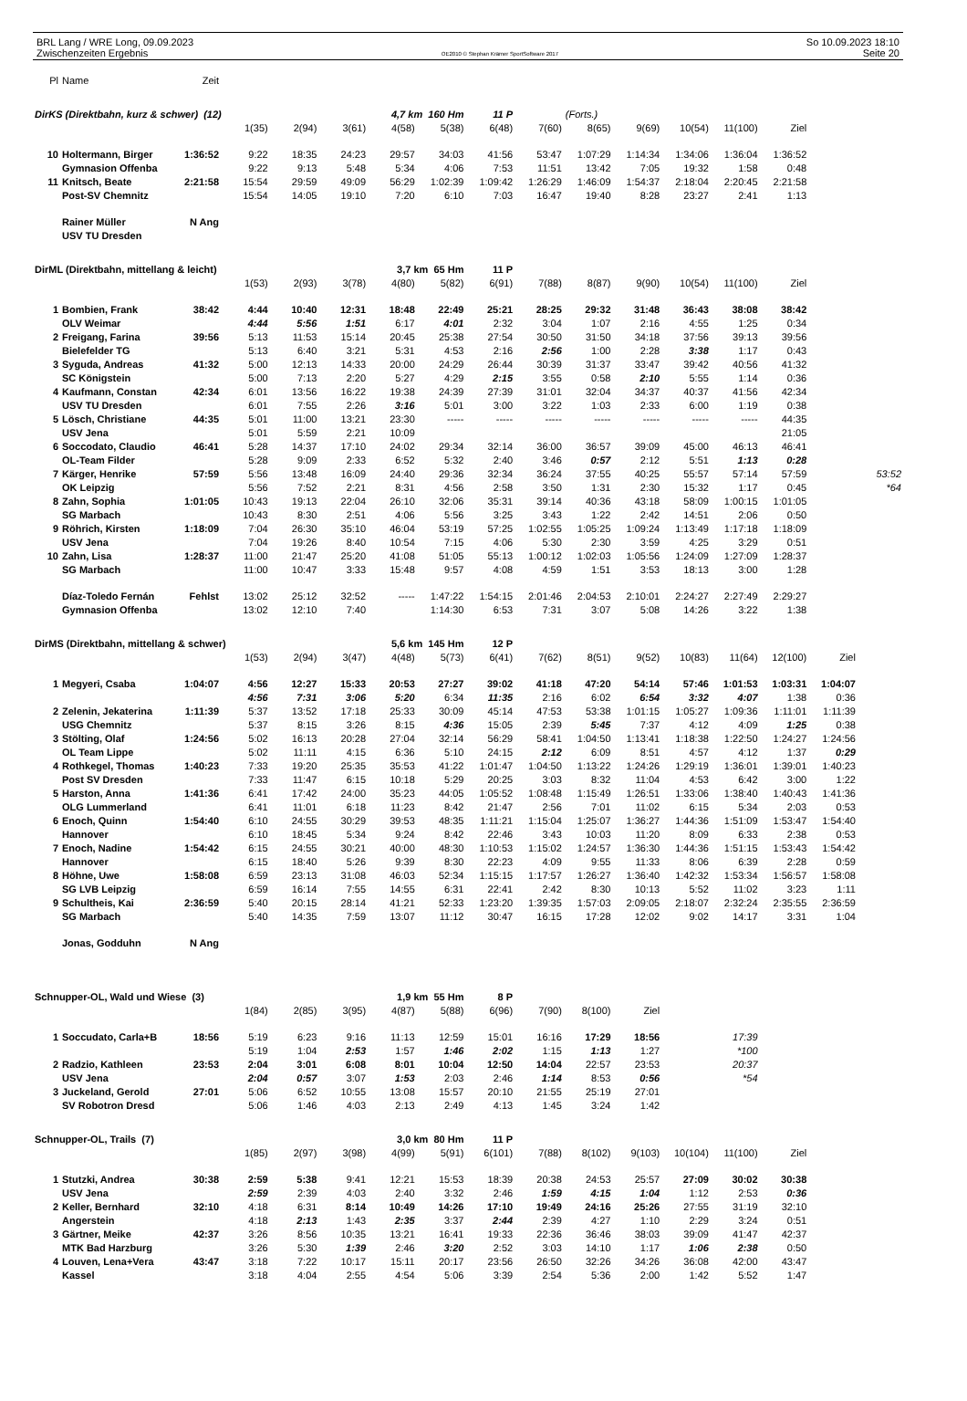BRL Lang / WRE Long, 09.09.2023
Zwischenzeiten Ergebnis
OE2010 © Stephan Krämer SportSoftware 2017
So 10.09.2023 18:10
Seite 20
| Pl | Name | Zeit | | | | | | | | | | | | | | |
| DirKS (Direktbahn, kurz & schwer) (12) | | | | | | 4,7 km 160 Hm | | 11 P | | (Forts.) | | | | | | |
| | | | 1(35) | 2(94) | 3(61) | 4(58) | 5(38) | 6(48) | 7(60) | 8(65) | 9(69) | 10(54) | 11(100) | Ziel | | |
| 10 | Holtermann, Birger | 1:36:52 | 9:22 | 18:35 | 24:23 | 29:57 | 34:03 | 41:56 | 53:47 | 1:07:29 | 1:14:34 | 1:34:06 | 1:36:04 | 1:36:52 | | |
| | Gymnasion Offenba | | 9:22 | 9:13 | 5:48 | 5:34 | 4:06 | 7:53 | 11:51 | 13:42 | 7:05 | 19:32 | 1:58 | 0:48 | | |
| 11 | Knitsch, Beate | 2:21:58 | 15:54 | 29:59 | 49:09 | 56:29 | 1:02:39 | 1:09:42 | 1:26:29 | 1:46:09 | 1:54:37 | 2:18:04 | 2:20:45 | 2:21:58 | | |
| | Post-SV Chemnitz | | 15:54 | 14:05 | 19:10 | 7:20 | 6:10 | 7:03 | 16:47 | 19:40 | 8:28 | 23:27 | 2:41 | 1:13 | | |
| | Rainer Müller | N Ang | | | | | | | | | | | | | | |
| | USV TU Dresden | | | | | | | | | | | | | | | |
| DirML (Direktbahn, mittellang & leicht) | | | | | | 3,7 km 65 Hm | | 11 P | | | | | | | | |
| | | | 1(53) | 2(93) | 3(78) | 4(80) | 5(82) | 6(91) | 7(88) | 8(87) | 9(90) | 10(54) | 11(100) | Ziel | | |
| 1 | Bombien, Frank | 38:42 | 4:44 | 10:40 | 12:31 | 18:48 | 22:49 | 25:21 | 28:25 | 29:32 | 31:48 | 36:43 | 38:08 | 38:42 | | |
| | OLV Weimar | | 4:44 | 5:56 | 1:51 | 6:17 | 4:01 | 2:32 | 3:04 | 1:07 | 2:16 | 4:55 | 1:25 | 0:34 | | |
| 2 | Freigang, Farina | 39:56 | 5:13 | 11:53 | 15:14 | 20:45 | 25:38 | 27:54 | 30:50 | 31:50 | 34:18 | 37:56 | 39:13 | 39:56 | | |
| | Bielefelder TG | | 5:13 | 6:40 | 3:21 | 5:31 | 4:53 | 2:16 | 2:56 | 1:00 | 2:28 | 3:38 | 1:17 | 0:43 | | |
| 3 | Syguda, Andreas | 41:32 | 5:00 | 12:13 | 14:33 | 20:00 | 24:29 | 26:44 | 30:39 | 31:37 | 33:47 | 39:42 | 40:56 | 41:32 | | |
| | SC Königstein | | 5:00 | 7:13 | 2:20 | 5:27 | 4:29 | 2:15 | 3:55 | 0:58 | 2:10 | 5:55 | 1:14 | 0:36 | | |
| 4 | Kaufmann, Constan | 42:34 | 6:01 | 13:56 | 16:22 | 19:38 | 24:39 | 27:39 | 31:01 | 32:04 | 34:37 | 40:37 | 41:56 | 42:34 | | |
| | USV TU Dresden | | 6:01 | 7:55 | 2:26 | 3:16 | 5:01 | 3:00 | 3:22 | 1:03 | 2:33 | 6:00 | 1:19 | 0:38 | | |
| 5 | Lösch, Christiane | 44:35 | 5:01 | 11:00 | 13:21 | 23:30 | ----- | ----- | ----- | ----- | ----- | ----- | ----- | 44:35 | | |
| | USV Jena | | 5:01 | 5:59 | 2:21 | 10:09 | | | | | | | | 21:05 | | |
| 6 | Soccodato, Claudio | 46:41 | 5:28 | 14:37 | 17:10 | 24:02 | 29:34 | 32:14 | 36:00 | 36:57 | 39:09 | 45:00 | 46:13 | 46:41 | | |
| | OL-Team Filder | | 5:28 | 9:09 | 2:33 | 6:52 | 5:32 | 2:40 | 3:46 | 0:57 | 2:12 | 5:51 | 1:13 | 0:28 | | |
| 7 | Kärger, Henrike | 57:59 | 5:56 | 13:48 | 16:09 | 24:40 | 29:36 | 32:34 | 36:24 | 37:55 | 40:25 | 55:57 | 57:14 | 57:59 | | 53:52 |
| | OK Leipzig | | 5:56 | 7:52 | 2:21 | 8:31 | 4:56 | 2:58 | 3:50 | 1:31 | 2:30 | 15:32 | 1:17 | 0:45 | | *64 |
| 8 | Zahn, Sophia | 1:01:05 | 10:43 | 19:13 | 22:04 | 26:10 | 32:06 | 35:31 | 39:14 | 40:36 | 43:18 | 58:09 | 1:00:15 | 1:01:05 | | |
| | SG Marbach | | 10:43 | 8:30 | 2:51 | 4:06 | 5:56 | 3:25 | 3:43 | 1:22 | 2:42 | 14:51 | 2:06 | 0:50 | | |
| 9 | Röhrich, Kirsten | 1:18:09 | 7:04 | 26:30 | 35:10 | 46:04 | 53:19 | 57:25 | 1:02:55 | 1:05:25 | 1:09:24 | 1:13:49 | 1:17:18 | 1:18:09 | | |
| | USV Jena | | 7:04 | 19:26 | 8:40 | 10:54 | 7:15 | 4:06 | 5:30 | 2:30 | 3:59 | 4:25 | 3:29 | 0:51 | | |
| 10 | Zahn, Lisa | 1:28:37 | 11:00 | 21:47 | 25:20 | 41:08 | 51:05 | 55:13 | 1:00:12 | 1:02:03 | 1:05:56 | 1:24:09 | 1:27:09 | 1:28:37 | | |
| | SG Marbach | | 11:00 | 10:47 | 3:33 | 15:48 | 9:57 | 4:08 | 4:59 | 1:51 | 3:53 | 18:13 | 3:00 | 1:28 | | |
| | Díaz-Toledo Fernán | Fehlst | 13:02 | 25:12 | 32:52 | ----- | 1:47:22 | 1:54:15 | 2:01:46 | 2:04:53 | 2:10:01 | 2:24:27 | 2:27:49 | 2:29:27 | | |
| | Gymnasion Offenba | | 13:02 | 12:10 | 7:40 | | 1:14:30 | 6:53 | 7:31 | 3:07 | 5:08 | 14:26 | 3:22 | 1:38 | | |
| DirMS (Direktbahn, mittellang & schwer) | | | | | | 5,6 km 145 Hm | | 12 P | | | | | | | | |
| | | | 1(53) | 2(94) | 3(47) | 4(48) | 5(73) | 6(41) | 7(62) | 8(51) | 9(52) | 10(83) | 11(64) | 12(100) | Ziel | |
| 1 | Megyeri, Csaba | 1:04:07 | 4:56 | 12:27 | 15:33 | 20:53 | 27:27 | 39:02 | 41:18 | 47:20 | 54:14 | 57:46 | 1:01:53 | 1:03:31 | 1:04:07 | |
| | | | 4:56 | 7:31 | 3:06 | 5:20 | 6:34 | 11:35 | 2:16 | 6:02 | 6:54 | 3:32 | 4:07 | 1:38 | 0:36 | |
| 2 | Zelenin, Jekaterina | 1:11:39 | 5:37 | 13:52 | 17:18 | 25:33 | 30:09 | 45:14 | 47:53 | 53:38 | 1:01:15 | 1:05:27 | 1:09:36 | 1:11:01 | 1:11:39 | |
| | USG Chemnitz | | 5:37 | 8:15 | 3:26 | 8:15 | 4:36 | 15:05 | 2:39 | 5:45 | 7:37 | 4:12 | 4:09 | 1:25 | 0:38 | |
| 3 | Stölting, Olaf | 1:24:56 | 5:02 | 16:13 | 20:28 | 27:04 | 32:14 | 56:29 | 58:41 | 1:04:50 | 1:13:41 | 1:18:38 | 1:22:50 | 1:24:27 | 1:24:56 | |
| | OL Team Lippe | | 5:02 | 11:11 | 4:15 | 6:36 | 5:10 | 24:15 | 2:12 | 6:09 | 8:51 | 4:57 | 4:12 | 1:37 | 0:29 | |
| 4 | Rothkegel, Thomas | 1:40:23 | 7:33 | 19:20 | 25:35 | 35:53 | 41:22 | 1:01:47 | 1:04:50 | 1:13:22 | 1:24:26 | 1:29:19 | 1:36:01 | 1:39:01 | 1:40:23 | |
| | Post SV Dresden | | 7:33 | 11:47 | 6:15 | 10:18 | 5:29 | 20:25 | 3:03 | 8:32 | 11:04 | 4:53 | 6:42 | 3:00 | 1:22 | |
| 5 | Harston, Anna | 1:41:36 | 6:41 | 17:42 | 24:00 | 35:23 | 44:05 | 1:05:52 | 1:08:48 | 1:15:49 | 1:26:51 | 1:33:06 | 1:38:40 | 1:40:43 | 1:41:36 | |
| | OLG Lummerland | | 6:41 | 11:01 | 6:18 | 11:23 | 8:42 | 21:47 | 2:56 | 7:01 | 11:02 | 6:15 | 5:34 | 2:03 | 0:53 | |
| 6 | Enoch, Quinn | 1:54:40 | 6:10 | 24:55 | 30:29 | 39:53 | 48:35 | 1:11:21 | 1:15:04 | 1:25:07 | 1:36:27 | 1:44:36 | 1:51:09 | 1:53:47 | 1:54:40 | |
| | Hannover | | 6:10 | 18:45 | 5:34 | 9:24 | 8:42 | 22:46 | 3:43 | 10:03 | 11:20 | 8:09 | 6:33 | 2:38 | 0:53 | |
| 7 | Enoch, Nadine | 1:54:42 | 6:15 | 24:55 | 30:21 | 40:00 | 48:30 | 1:10:53 | 1:15:02 | 1:24:57 | 1:36:30 | 1:44:36 | 1:51:15 | 1:53:43 | 1:54:42 | |
| | Hannover | | 6:15 | 18:40 | 5:26 | 9:39 | 8:30 | 22:23 | 4:09 | 9:55 | 11:33 | 8:06 | 6:39 | 2:28 | 0:59 | |
| 8 | Höhne, Uwe | 1:58:08 | 6:59 | 23:13 | 31:08 | 46:03 | 52:34 | 1:15:15 | 1:17:57 | 1:26:27 | 1:36:40 | 1:42:32 | 1:53:34 | 1:56:57 | 1:58:08 | |
| | SG LVB Leipzig | | 6:59 | 16:14 | 7:55 | 14:55 | 6:31 | 22:41 | 2:42 | 8:30 | 10:13 | 5:52 | 11:02 | 3:23 | 1:11 | |
| 9 | Schultheis, Kai | 2:36:59 | 5:40 | 20:15 | 28:14 | 41:21 | 52:33 | 1:23:20 | 1:39:35 | 1:57:03 | 2:09:05 | 2:18:07 | 2:32:24 | 2:35:55 | 2:36:59 | |
| | SG Marbach | | 5:40 | 14:35 | 7:59 | 13:07 | 11:12 | 30:47 | 16:15 | 17:28 | 12:02 | 9:02 | 14:17 | 3:31 | 1:04 | |
| | Jonas, Godduhn | N Ang | | | | | | | | | | | | | | |
| Schnupper-OL, Wald und Wiese (3) | | | | | | 1,9 km 55 Hm | | 8 P | | | | | | | | |
| | | | 1(84) | 2(85) | 3(95) | 4(87) | 5(88) | 6(96) | 7(90) | 8(100) | Ziel | | | | | |
| 1 | Soccudato, Carla+B | 18:56 | 5:19 | 6:23 | 9:16 | 11:13 | 12:59 | 15:01 | 16:16 | 17:29 | 18:56 | | 17:39 | | | |
| | | | 5:19 | 1:04 | 2:53 | 1:57 | 1:46 | 2:02 | 1:15 | 1:13 | 1:27 | | *100 | | | |
| 2 | Radzio, Kathleen | 23:53 | 2:04 | 3:01 | 6:08 | 8:01 | 10:04 | 12:50 | 14:04 | 22:57 | 23:53 | | 20:37 | | | |
| | USV Jena | | 2:04 | 0:57 | 3:07 | 1:53 | 2:03 | 2:46 | 1:14 | 8:53 | 0:56 | | *54 | | | |
| 3 | Juckeland, Gerold | 27:01 | 5:06 | 6:52 | 10:55 | 13:08 | 15:57 | 20:10 | 21:55 | 25:19 | 27:01 | | | | | |
| | SV Robotron Dresd | | 5:06 | 1:46 | 4:03 | 2:13 | 2:49 | 4:13 | 1:45 | 3:24 | 1:42 | | | | | |
| Schnupper-OL, Trails (7) | | | | | | 3,0 km 80 Hm | | 11 P | | | | | | | | |
| | | | 1(85) | 2(97) | 3(98) | 4(99) | 5(91) | 6(101) | 7(88) | 8(102) | 9(103) | 10(104) | 11(100) | Ziel | | |
| 1 | Stutzki, Andrea | 30:38 | 2:59 | 5:38 | 9:41 | 12:21 | 15:53 | 18:39 | 20:38 | 24:53 | 25:57 | 27:09 | 30:02 | 30:38 | | |
| | USV Jena | | 2:59 | 2:39 | 4:03 | 2:40 | 3:32 | 2:46 | 1:59 | 4:15 | 1:04 | 1:12 | 2:53 | 0:36 | | |
| 2 | Keller, Bernhard | 32:10 | 4:18 | 6:31 | 8:14 | 10:49 | 14:26 | 17:10 | 19:49 | 24:16 | 25:26 | 27:55 | 31:19 | 32:10 | | |
| | Angerstein | | 4:18 | 2:13 | 1:43 | 2:35 | 3:37 | 2:44 | 2:39 | 4:27 | 1:10 | 2:29 | 3:24 | 0:51 | | |
| 3 | Gärtner, Meike | 42:37 | 3:26 | 8:56 | 10:35 | 13:21 | 16:41 | 19:33 | 22:36 | 36:46 | 38:03 | 39:09 | 41:47 | 42:37 | | |
| | MTK Bad Harzburg | | 3:26 | 5:30 | 1:39 | 2:46 | 3:20 | 2:52 | 3:03 | 14:10 | 1:17 | 1:06 | 2:38 | 0:50 | | |
| 4 | Louven, Lena+Vera | 43:47 | 3:18 | 7:22 | 10:17 | 15:11 | 20:17 | 23:56 | 26:50 | 32:26 | 34:26 | 36:08 | 42:00 | 43:47 | | |
| | Kassel | | 3:18 | 4:04 | 2:55 | 4:54 | 5:06 | 3:39 | 2:54 | 5:36 | 2:00 | 1:42 | 5:52 | 1:47 | | |